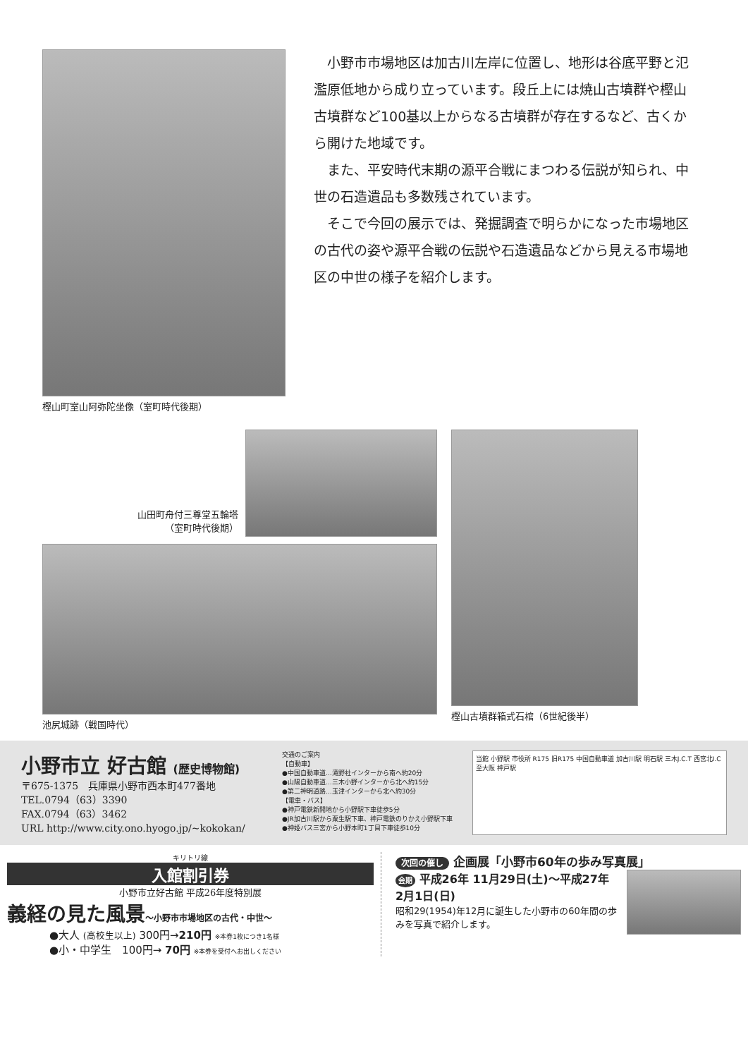樫山町室山阿弥陀坐像（室町時代後期）
小野市市場地区は加古川左岸に位置し、地形は谷底平野と氾濫原低地から成り立っています。段丘上には焼山古墳群や樫山古墳群など100基以上からなる古墳群が存在するなど、古くから開けた地域です。
また、平安時代末期の源平合戦にまつわる伝説が知られ、中世の石造遺品も多数残されています。
そこで今回の展示では、発掘調査で明らかになった市場地区の古代の姿や源平合戦の伝説や石造遺品などから見える市場地区の中世の様子を紹介します。
山田町舟付三尊堂五輪塔
（室町時代後期）
池尻城跡（戦国時代）
樫山古墳群箱式石棺（6世紀後半）
小野市立 好古館 (歴史博物館)
〒675-1375　兵庫県小野市西本町477番地
TEL.0794（63）3390
FAX.0794（63）3462
URL http://www.city.ono.hyogo.jp/~kokokan/
交通のご案内
【自動車】
●中国自動車道…滝野社インターから南へ約20分
●山陽自動車道…三木小野インターから北へ約15分
●第二神明道路…玉津インターから北へ約30分
【電車・バス】
●神戸電鉄新開地から小野駅下車徒歩5分
●JR加古川駅から粟生駅下車、神戸電鉄のりかえ小野駅下車
●神姫バス三宮から小野本町1丁目下車徒歩10分
当館 小野駅 市役所 R175 旧R175 中国自動車道 加古川駅 明石駅 三木J.C.T 西宮北I.C 至大阪 神戸駅
キリトリ線
入館割引券
小野市立好古館 平成26年度特別展
義経の見た風景～小野市市場地区の古代・中世～
●大人 (高校生以上) 300円→210円 ※本券1枚につき1名様
●小・中学生　100円→ 70円 ※本券を受付へお出しください
次回の催し 企画展「小野市60年の歩み写真展」
会期 平成26年 11月29日(土)～平成27年 2月1日(日)
昭和29(1954)年12月に誕生した小野市の60年間の歩みを写真で紹介します。